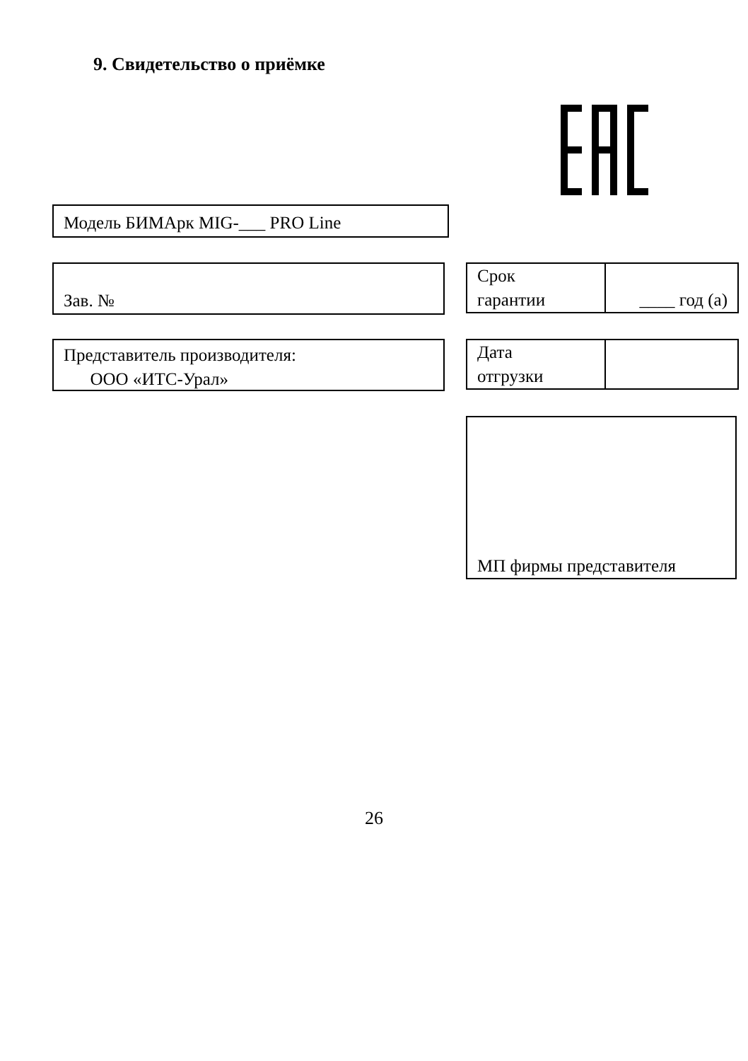9. Свидетельство о приёмке
Модель БИМАрк MIG-___ PRO Line
Зав. №
| Срок гарантии | ____ год (а) |
Представитель производителя:
ООО «ИТС-Урал»
| Дата отгрузки | |
МП фирмы представителя
26